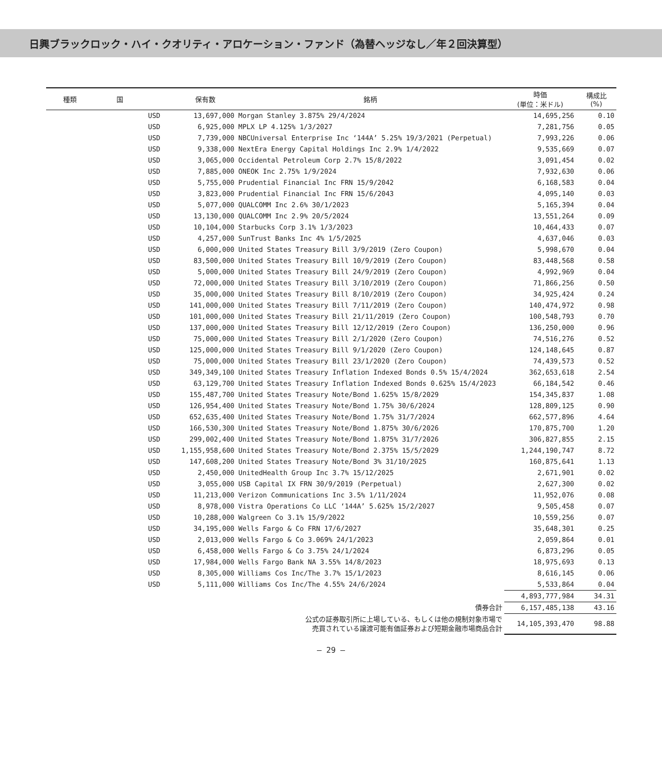日興ブラックロック・ハイ・クオリティ・アロケーション・ファンド（為替ヘッジなし／年２回決算型）
| 種類 | 国 | | 保有数 | 銘柄 | 時価 (単位：米ドル) | 構成比 (%) |
| --- | --- | --- | --- | --- | --- | --- |
| | | USD | 13,697,000 | Morgan Stanley 3.875% 29/4/2024 | 14,695,256 | 0.10 |
| | | USD | 6,925,000 | MPLX LP 4.125% 1/3/2027 | 7,281,756 | 0.05 |
| | | USD | 7,739,000 | NBCUniversal Enterprise Inc ‘144A’ 5.25% 19/3/2021 (Perpetual) | 7,993,226 | 0.06 |
| | | USD | 9,338,000 | NextEra Energy Capital Holdings Inc 2.9% 1/4/2022 | 9,535,669 | 0.07 |
| | | USD | 3,065,000 | Occidental Petroleum Corp 2.7% 15/8/2022 | 3,091,454 | 0.02 |
| | | USD | 7,885,000 | ONEOK Inc 2.75% 1/9/2024 | 7,932,630 | 0.06 |
| | | USD | 5,755,000 | Prudential Financial Inc FRN 15/9/2042 | 6,168,583 | 0.04 |
| | | USD | 3,823,000 | Prudential Financial Inc FRN 15/6/2043 | 4,095,140 | 0.03 |
| | | USD | 5,077,000 | QUALCOMM Inc 2.6% 30/1/2023 | 5,165,394 | 0.04 |
| | | USD | 13,130,000 | QUALCOMM Inc 2.9% 20/5/2024 | 13,551,264 | 0.09 |
| | | USD | 10,104,000 | Starbucks Corp 3.1% 1/3/2023 | 10,464,433 | 0.07 |
| | | USD | 4,257,000 | SunTrust Banks Inc 4% 1/5/2025 | 4,637,046 | 0.03 |
| | | USD | 6,000,000 | United States Treasury Bill 3/9/2019 (Zero Coupon) | 5,998,670 | 0.04 |
| | | USD | 83,500,000 | United States Treasury Bill 10/9/2019 (Zero Coupon) | 83,448,568 | 0.58 |
| | | USD | 5,000,000 | United States Treasury Bill 24/9/2019 (Zero Coupon) | 4,992,969 | 0.04 |
| | | USD | 72,000,000 | United States Treasury Bill 3/10/2019 (Zero Coupon) | 71,866,256 | 0.50 |
| | | USD | 35,000,000 | United States Treasury Bill 8/10/2019 (Zero Coupon) | 34,925,424 | 0.24 |
| | | USD | 141,000,000 | United States Treasury Bill 7/11/2019 (Zero Coupon) | 140,474,972 | 0.98 |
| | | USD | 101,000,000 | United States Treasury Bill 21/11/2019 (Zero Coupon) | 100,548,793 | 0.70 |
| | | USD | 137,000,000 | United States Treasury Bill 12/12/2019 (Zero Coupon) | 136,250,000 | 0.96 |
| | | USD | 75,000,000 | United States Treasury Bill 2/1/2020 (Zero Coupon) | 74,516,276 | 0.52 |
| | | USD | 125,000,000 | United States Treasury Bill 9/1/2020 (Zero Coupon) | 124,148,645 | 0.87 |
| | | USD | 75,000,000 | United States Treasury Bill 23/1/2020 (Zero Coupon) | 74,439,573 | 0.52 |
| | | USD | 349,349,100 | United States Treasury Inflation Indexed Bonds 0.5% 15/4/2024 | 362,653,618 | 2.54 |
| | | USD | 63,129,700 | United States Treasury Inflation Indexed Bonds 0.625% 15/4/2023 | 66,184,542 | 0.46 |
| | | USD | 155,487,700 | United States Treasury Note/Bond 1.625% 15/8/2029 | 154,345,837 | 1.08 |
| | | USD | 126,954,400 | United States Treasury Note/Bond 1.75% 30/6/2024 | 128,809,125 | 0.90 |
| | | USD | 652,635,400 | United States Treasury Note/Bond 1.75% 31/7/2024 | 662,577,896 | 4.64 |
| | | USD | 166,530,300 | United States Treasury Note/Bond 1.875% 30/6/2026 | 170,875,700 | 1.20 |
| | | USD | 299,002,400 | United States Treasury Note/Bond 1.875% 31/7/2026 | 306,827,855 | 2.15 |
| | | USD | 1,155,958,600 | United States Treasury Note/Bond 2.375% 15/5/2029 | 1,244,190,747 | 8.72 |
| | | USD | 147,608,200 | United States Treasury Note/Bond 3% 31/10/2025 | 160,875,641 | 1.13 |
| | | USD | 2,450,000 | UnitedHealth Group Inc 3.7% 15/12/2025 | 2,671,901 | 0.02 |
| | | USD | 3,055,000 | USB Capital IX FRN 30/9/2019 (Perpetual) | 2,627,300 | 0.02 |
| | | USD | 11,213,000 | Verizon Communications Inc 3.5% 1/11/2024 | 11,952,076 | 0.08 |
| | | USD | 8,978,000 | Vistra Operations Co LLC ‘144A’ 5.625% 15/2/2027 | 9,505,458 | 0.07 |
| | | USD | 10,288,000 | Walgreen Co 3.1% 15/9/2022 | 10,559,256 | 0.07 |
| | | USD | 34,195,000 | Wells Fargo & Co FRN 17/6/2027 | 35,648,301 | 0.25 |
| | | USD | 2,013,000 | Wells Fargo & Co 3.069% 24/1/2023 | 2,059,864 | 0.01 |
| | | USD | 6,458,000 | Wells Fargo & Co 3.75% 24/1/2024 | 6,873,296 | 0.05 |
| | | USD | 17,984,000 | Wells Fargo Bank NA 3.55% 14/8/2023 | 18,975,693 | 0.13 |
| | | USD | 8,305,000 | Williams Cos Inc/The 3.7% 15/1/2023 | 8,616,145 | 0.06 |
| | | USD | 5,111,000 | Williams Cos Inc/The 4.55% 24/6/2024 | 5,533,864 | 0.04 |
| | | | | | 4,893,777,984 | 34.31 |
| 債券合計 | | | | | 6,157,485,138 | 43.16 |
| 公式の証券取引所に上場している、もしくは他の規制対象市場で 売買されている譲渡可能有価証券および短期金融市場商品合計 | | | | | 14,105,393,470 | 98.88 |
— 29 —